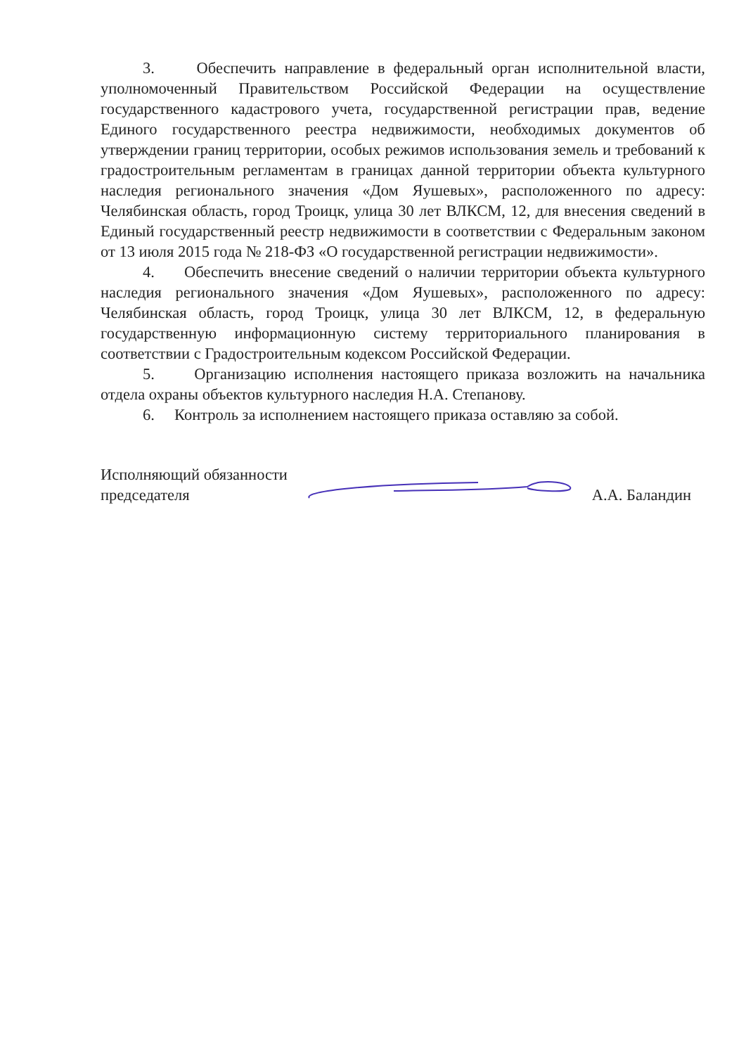3. Обеспечить направление в федеральный орган исполнительной власти, уполномоченный Правительством Российской Федерации на осуществление государственного кадастрового учета, государственной регистрации прав, ведение Единого государственного реестра недвижимости, необходимых документов об утверждении границ территории, особых режимов использования земель и требований к градостроительным регламентам в границах данной территории объекта культурного наследия регионального значения «Дом Яушевых», расположенного по адресу: Челябинская область, город Троицк, улица 30 лет ВЛКСМ, 12, для внесения сведений в Единый государственный реестр недвижимости в соответствии с Федеральным законом от 13 июля 2015 года № 218-ФЗ «О государственной регистрации недвижимости».
4. Обеспечить внесение сведений о наличии территории объекта культурного наследия регионального значения «Дом Яушевых», расположенного по адресу: Челябинская область, город Троицк, улица 30 лет ВЛКСМ, 12, в федеральную государственную информационную систему территориального планирования в соответствии с Градостроительным кодексом Российской Федерации.
5. Организацию исполнения настоящего приказа возложить на начальника отдела охраны объектов культурного наследия Н.А. Степанову.
6. Контроль за исполнением настоящего приказа оставляю за собой.
Исполняющий обязанности
председателя
А.А. Баландин